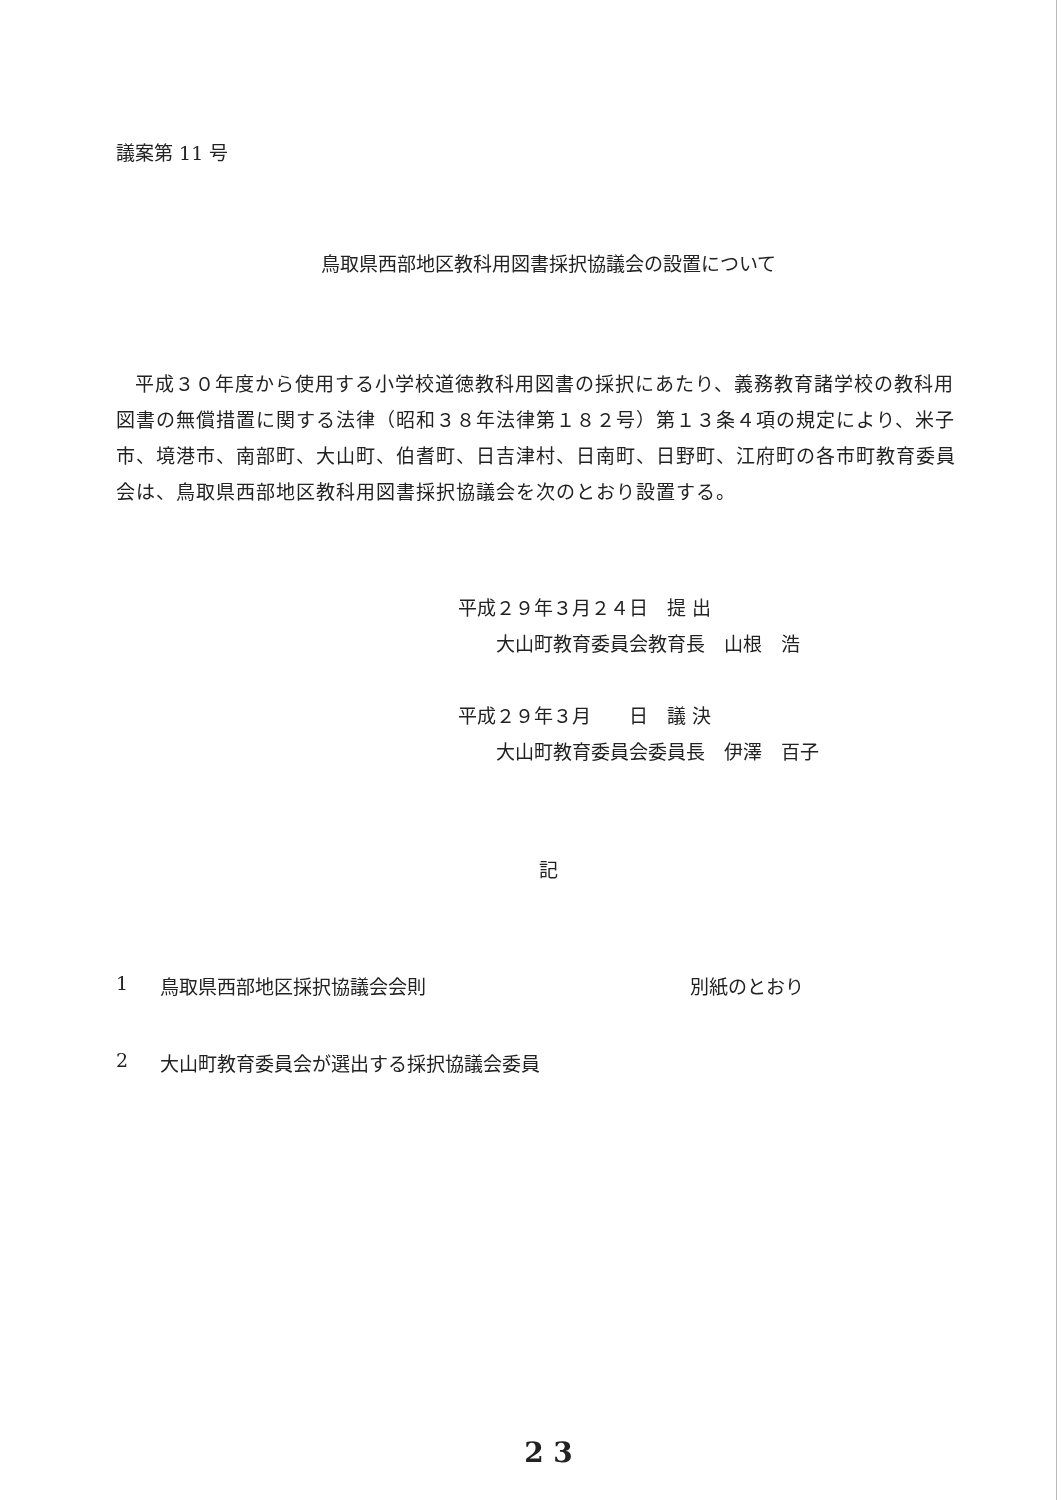議案第 11 号
鳥取県西部地区教科用図書採択協議会の設置について
平成３０年度から使用する小学校道徳教科用図書の採択にあたり、義務教育諸学校の教科用図書の無償措置に関する法律（昭和３８年法律第１８２号）第１３条４項の規定により、米子市、境港市、南部町、大山町、伯耆町、日吉津村、日南町、日野町、江府町の各市町教育委員会は、鳥取県西部地区教科用図書採択協議会を次のとおり設置する。
平成２９年３月２４日　提 出
　　大山町教育委員会教育長　山根　浩
平成２９年３月　　日　議 決
　　大山町教育委員会委員長　伊澤　百子
記
1 鳥取県西部地区採択協議会会則 別紙のとおり
2 大山町教育委員会が選出する採択協議会委員
2 3